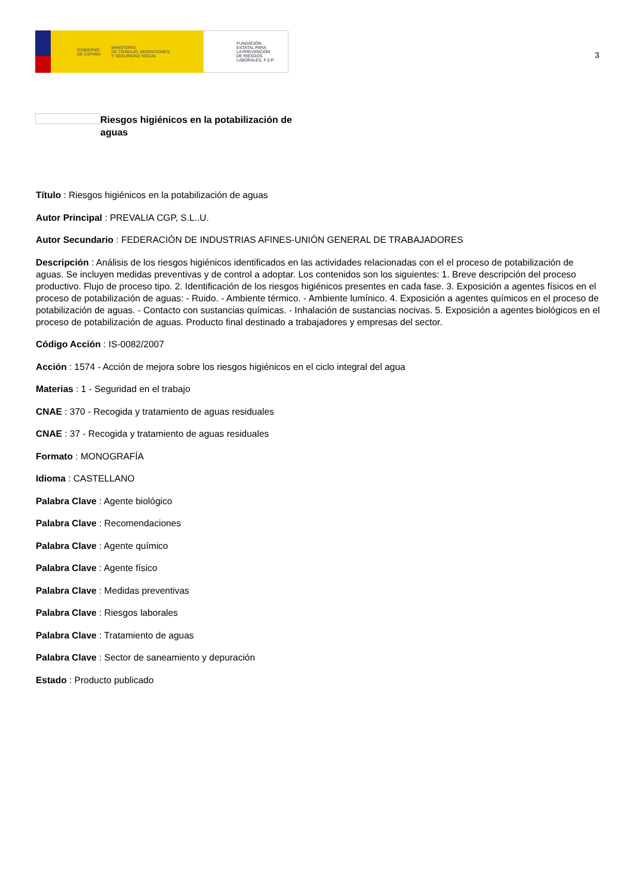GOBIERNO
DE ESPAÑA MINISTERIO
DE TRABAJO, MIGRACIONES
Y SEGURIDAD SOCIAL
FUNDACIÓN
ESTATAL PARA
LA PREVENCIÓN
DE RIESGOS
LABORALES, F.S.P.
3
Riesgos higiénicos en la potabilización de aguas
Título : Riesgos higiénicos en la potabilización de aguas
Autor Principal : PREVALIA CGP, S.L..U.
Autor Secundario : FEDERACIÓN DE INDUSTRIAS AFINES-UNIÓN GENERAL DE TRABAJADORES
Descripción : Análisis de los riesgos higiénicos identificados en las actividades relacionadas con el el proceso de potabilización de aguas. Se incluyen medidas preventivas y de control a adoptar. Los contenidos son los siguientes: 1. Breve descripción del proceso productivo. Flujo de proceso tipo. 2. Identificación de los riesgos higiénicos presentes en cada fase. 3. Exposición a agentes físicos en el proceso de potabilización de aguas: - Ruido. - Ambiente térmico. - Ambiente lumínico. 4. Exposición a agentes químicos en el proceso de potabilización de aguas. - Contacto con sustancias químicas. - Inhalación de sustancias nocivas. 5. Exposición a agentes biológicos en el proceso de potabilización de aguas. Producto final destinado a trabajadores y empresas del sector.
Código Acción : IS-0082/2007
Acción : 1574 - Acción de mejora sobre los riesgos higiénicos en el ciclo integral del agua
Materias : 1 - Seguridad en el trabajo
CNAE : 370 - Recogida y tratamiento de aguas residuales
CNAE : 37 - Recogida y tratamiento de aguas residuales
Formato : MONOGRAFÍA
Idioma : CASTELLANO
Palabra Clave : Agente biológico
Palabra Clave : Recomendaciones
Palabra Clave : Agente químico
Palabra Clave : Agente físico
Palabra Clave : Medidas preventivas
Palabra Clave : Riesgos laborales
Palabra Clave : Tratamiento de aguas
Palabra Clave : Sector de saneamiento y depuración
Estado : Producto publicado